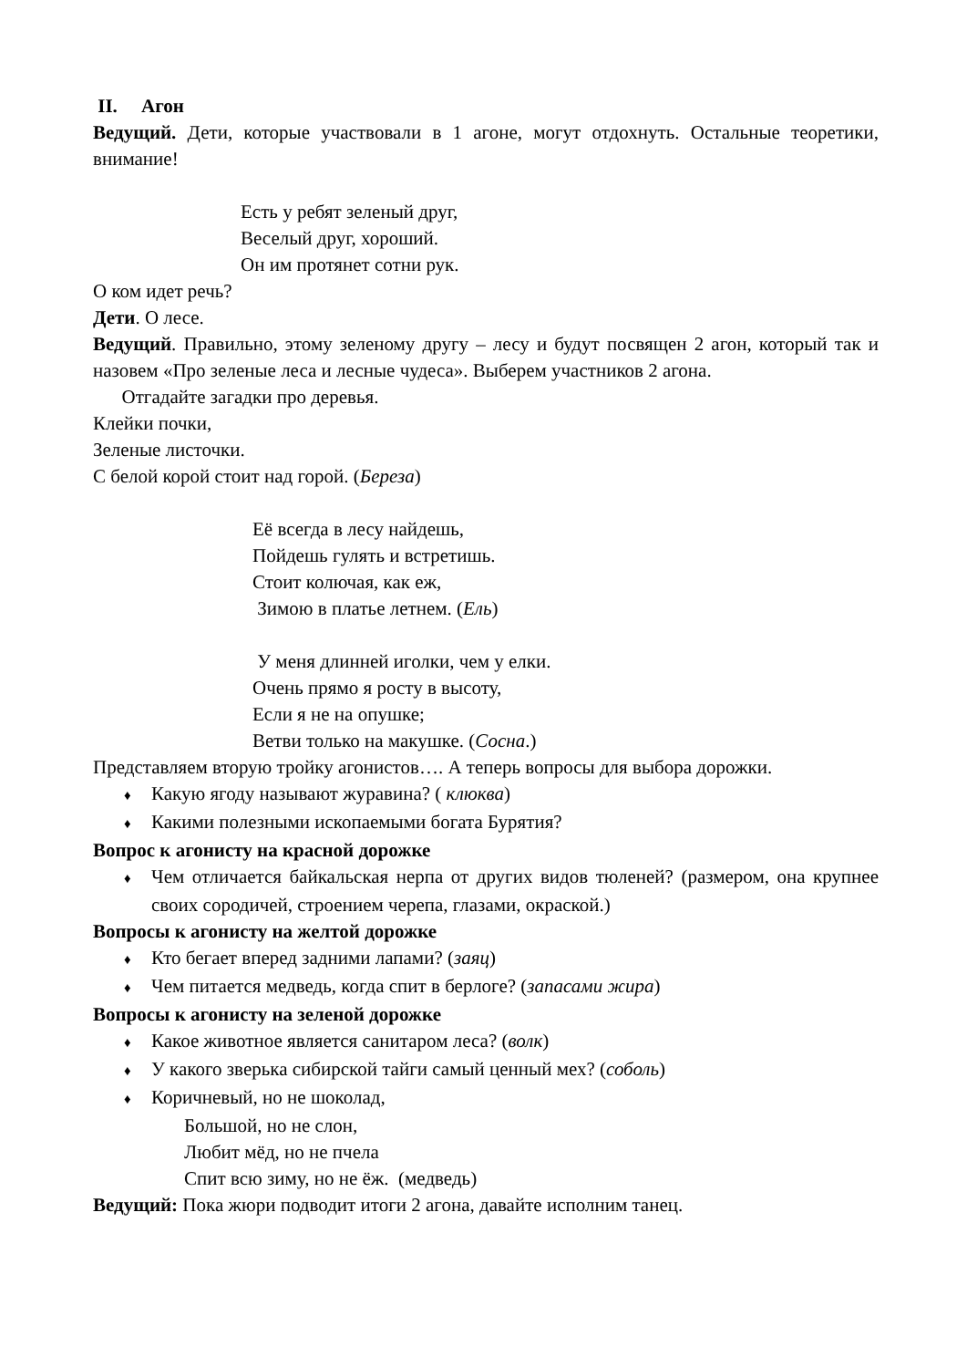II. Агон
Ведущий. Дети, которые участвовали в 1 агоне, могут отдохнуть. Остальные теоретики, внимание!
Есть у ребят зеленый друг,
Веселый друг, хороший.
Он им протянет сотни рук.
О ком идет речь?
Дети. О лесе.
Ведущий. Правильно, этому зеленому другу – лесу и будут посвящен 2 агон, который так и назовем «Про зеленые леса и лесные чудеса». Выберем участников 2 агона.
Отгадайте загадки про деревья.
Клейки почки,
Зеленые листочки.
С белой корой стоит над горой. (Береза)
Её всегда в лесу найдешь,
Пойдешь гулять и встретишь.
Стоит колючая, как еж,
Зимою в платье летнем. (Ель)
У меня длинней иголки, чем у елки.
Очень прямо я росту в высоту,
Если я не на опушке;
Ветви только на макушке. (Сосна.)
Представляем вторую тройку агонистов…. А теперь вопросы для выбора дорожки.
♦ Какую ягоду называют журавина? ( клюква)
♦ Какими полезными ископаемыми богата Бурятия?
Вопрос к агонисту на красной дорожке
♦ Чем отличается байкальская нерпа от других видов тюленей? (размером, она крупнее своих сородичей, строением черепа, глазами, окраской.)
Вопросы к агонисту на желтой дорожке
♦ Кто бегает вперед задними лапами? (заяц)
♦ Чем питается медведь, когда спит в берлоге? (запасами жира)
Вопросы к агонисту на зеленой дорожке
♦ Какое животное является санитаром леса? (волк)
♦ У какого зверька сибирской тайги самый ценный мех? (соболь)
♦ Коричневый, но не шоколад,
Большой, но не слон,
Любит мёд, но не пчела
Спит всю зиму, но не ёж. (медведь)
Ведущий: Пока жюри подводит итоги 2 агона, давайте исполним танец.